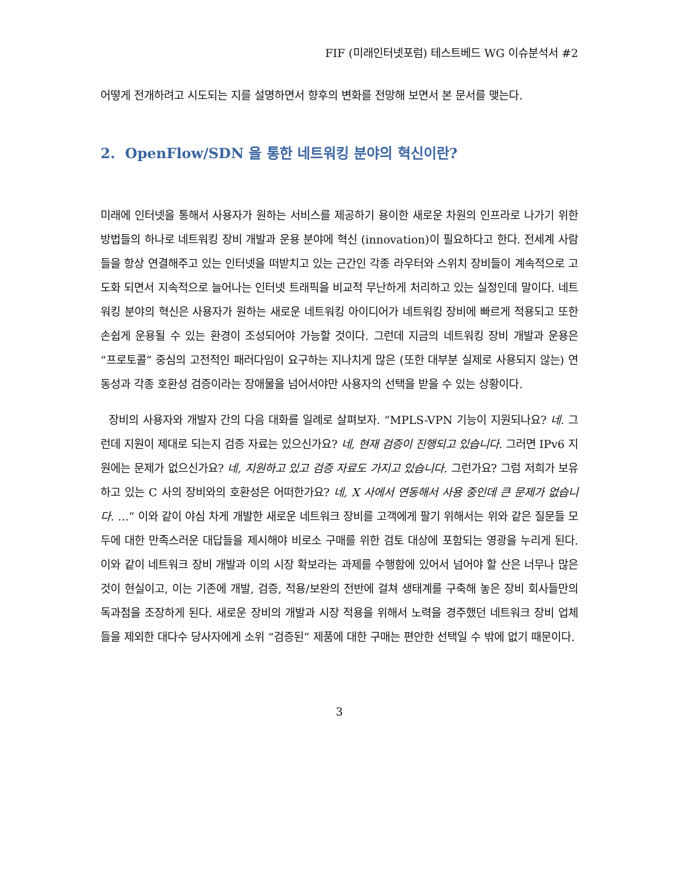FIF (미래인터넷포럼) 테스트베드 WG 이슈분석서 #2
어떻게 전개하려고 시도되는 지를 설명하면서 향후의 변화를 전망해 보면서 본 문서를 맺는다.
2. OpenFlow/SDN 을 통한 네트워킹 분야의 혁신이란?
미래에 인터넷을 통해서 사용자가 원하는 서비스를 제공하기 용이한 새로운 차원의 인프라로 나가기 위한 방법들의 하나로 네트워킹 장비 개발과 운용 분야에 혁신 (innovation)이 필요하다고 한다. 전세계 사람들을 항상 연결해주고 있는 인터넷을 떠받치고 있는 근간인 각종 라우터와 스위치 장비들이 계속적으로 고도화 되면서 지속적으로 늘어나는 인터넷 트래픽을 비교적 무난하게 처리하고 있는 실정인데 말이다. 네트워킹 분야의 혁신은 사용자가 원하는 새로운 네트워킹 아이디어가 네트워킹 장비에 빠르게 적용되고 또한 손쉽게 운용될 수 있는 환경이 조성되어야 가능할 것이다. 그런데 지금의 네트워킹 장비 개발과 운용은 “프로토콜” 중심의 고전적인 패러다임이 요구하는 지나치게 많은 (또한 대부분 실제로 사용되지 않는) 연동성과 각종 호환성 검증이라는 장애물을 넘어서야만 사용자의 선택을 받을 수 있는 상황이다.
장비의 사용자와 개발자 간의 다음 대화를 일례로 살펴보자. “MPLS-VPN 기능이 지원되나요? 네. 그런데 지원이 제대로 되는지 검증 자료는 있으신가요? 네, 현재 검증이 진행되고 있습니다. 그러면 IPv6 지원에는 문제가 없으신가요? 네, 지원하고 있고 검증 자료도 가지고 있습니다. 그런가요? 그럼 저희가 보유하고 있는 C 사의 장비와의 호환성은 어떠한가요? 네, X 사에서 연동해서 사용 중인데 큰 문제가 없습니다. …” 이와 같이 야심 차게 개발한 새로운 네트워크 장비를 고객에게 팔기 위해서는 위와 같은 질문들 모두에 대한 만족스러운 대답들을 제시해야 비로소 구매를 위한 검토 대상에 포함되는 영광을 누리게 된다. 이와 같이 네트워크 장비 개발과 이의 시장 확보라는 과제를 수행함에 있어서 넘어야 할 산은 너무나 많은 것이 현실이고, 이는 기존에 개발, 검증, 적용/보완의 전반에 걸쳐 생태계를 구축해 놓은 장비 회사들만의 독과점을 조장하게 된다. 새로운 장비의 개발과 시장 적용을 위해서 노력을 경주했던 네트워크 장비 업체들을 제외한 대다수 당사자에게 소위 “검증된” 제품에 대한 구매는 편안한 선택일 수 밖에 없기 때문이다.
3